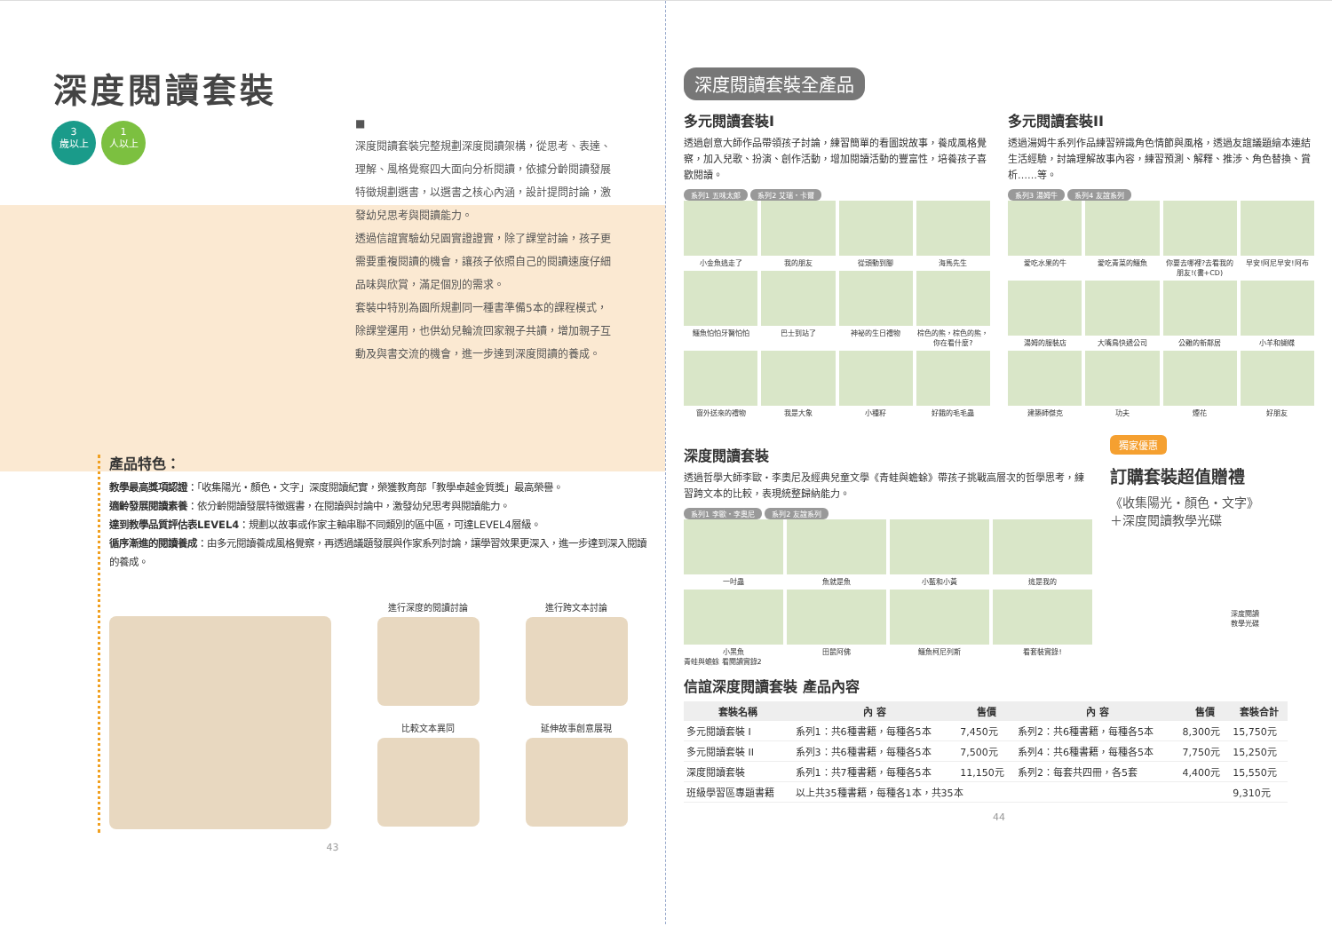深度閱讀套裝
3
歲以上 1
人以上
■
深度閱讀套裝完整規劃深度閱讀架構，從思考、表達、理解、風格覺察四大面向分析閱讀，依據分齡閱讀發展特徵規劃選書，以選書之核心內涵，設計提問討論，激發幼兒思考與閱讀能力。
透過信誼實驗幼兒園實證證實，除了課堂討論，孩子更需要重複閱讀的機會，讓孩子依照自己的閱讀速度仔細品味與欣賞，滿足個別的需求。
套裝中特別為園所規劃同一種書準備5本的課程模式，除課堂運用，也供幼兒輪流回家親子共讀，增加親子互動及與書交流的機會，進一步達到深度閱讀的養成。
產品特色：
教學最高獎項認證：「收集陽光・顏色・文字」深度閱讀紀實，榮獲教育部「教學卓越金質獎」最高榮譽。
適齡發展閱讀素養：依分齡閱讀發展特徵選書，在閱讀與討論中，激發幼兒思考與閱讀能力。
達到教學品質評估表LEVEL4：規劃以故事或作家主軸串聯不同類別的區中區，可達LEVEL4層級。
循序漸進的閱讀養成：由多元閱讀養成風格覺察，再透過議題發展與作家系列討論，讓學習效果更深入，進一步達到深入閱讀的養成。
進行深度的閱讀討論
進行跨文本討論
比較文本異同
延伸故事創意展現
43
深度閱讀套裝全產品
多元閱讀套裝I
透過創意大師作品帶領孩子討論，練習簡單的看圖說故事，養成風格覺察，加入兒歌、扮演、創作活動，增加閱讀活動的豐富性，培養孩子喜歡閱讀。
系列1 五味太郎 系列2 艾瑞・卡爾
小金魚逃走了
我的朋友
從頭動到腳
海馬先生
鱷魚怕怕牙醫怕怕
巴士到站了
神祕的生日禮物
棕色的熊，棕色的熊，你在看什麼?
窗外送來的禮物
我是大象
小種籽
好餓的毛毛蟲
多元閱讀套裝II
透過湯姆牛系列作品練習辨識角色情節與風格，透過友誼議題繪本連結生活經驗，討論理解故事內容，練習預測、解釋、推涉、角色替換、賞析……等。
系列3 湯姆牛 系列4 友誼系列
愛吃水果的牛
愛吃青菜的鱷魚
你要去哪裡?去看我的朋友!(書+CD)
早安!阿尼早安!阿布
湯姆的服裝店
大嘴鳥快遞公司
公雞的新鄰居
小羊和蝴蝶
建築師傑克
功夫
煙花
好朋友
深度閱讀套裝
透過哲學大師李歐・李奧尼及經典兒童文學《青蛙與蟾蜍》帶孩子挑戰高層次的哲學思考，練習跨文本的比較，表現統整歸納能力。
系列1 李歐・李奧尼 系列2 友誼系列
一吋蟲
魚就是魚
小藍和小黃
這是我的
小黑魚
田鼠阿佛
鱷魚柯尼列斯
看套裝實錄!
青蛙與蟾蜍 看閱讀實錄2
獨家優惠
訂購套裝超值贈禮
《收集陽光・顏色・文字》
＋深度閱讀教學光碟
深度閱讀
教學光碟
信誼深度閱讀套裝 產品內容
| 套裝名稱 | 內 容 | 售價 | 內 容 | 售價 | 套裝合計 |
| --- | --- | --- | --- | --- | --- |
| 多元閱讀套裝 I | 系列1：共6種書籍，每種各5本 | 7,450元 | 系列2：共6種書籍，每種各5本 | 8,300元 | 15,750元 |
| 多元閱讀套裝 II | 系列3：共6種書籍，每種各5本 | 7,500元 | 系列4：共6種書籍，每種各5本 | 7,750元 | 15,250元 |
| 深度閱讀套裝 | 系列1：共7種書籍，每種各5本 | 11,150元 | 系列2：每套共四冊，各5套 | 4,400元 | 15,550元 |
| 班級學習區專題書籍 | 以上共35種書籍，每種各1本，共35本 | | | | 9,310元 |
44